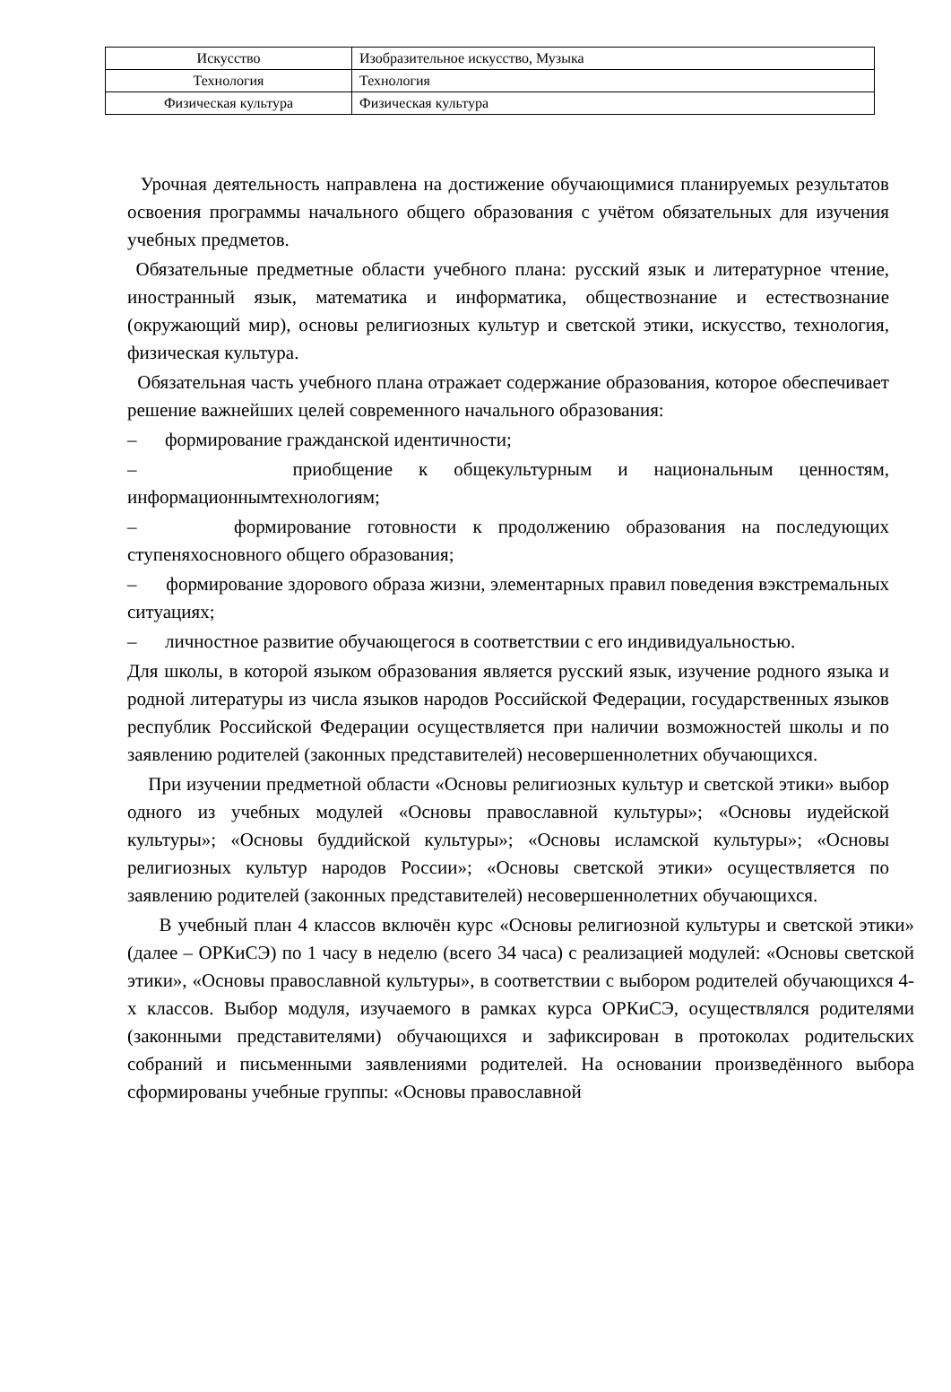| Искусство | Изобразительное искусство, Музыка |
| Технология | Технология |
| Физическая культура | Физическая культура |
Урочная деятельность направлена на достижение обучающимися планируемых результатов освоения программы начального общего образования с учётом обязательных для изучения учебных предметов.
Обязательные предметные области учебного плана: русский язык и литературное чтение, иностранный язык, математика и информатика, обществознание и естествознание (окружающий мир), основы религиозных культур и светской этики, искусство, технология, физическая культура.
Обязательная часть учебного плана отражает содержание образования, которое обеспечивает решение важнейших целей современного начального образования:
– формирование гражданской идентичности;
– приобщение к общекультурным и национальным ценностям, информационнымтехнологиям;
– формирование готовности к продолжению образования на последующих ступеняхосновного общего образования;
– формирование здорового образа жизни, элементарных правил поведения вэкстремальных ситуациях;
– личностное развитие обучающегося в соответствии с его индивидуальностью.
Для школы, в которой языком образования является русский язык, изучение родного языка и родной литературы из числа языков народов Российской Федерации, государственных языков республик Российской Федерации осуществляется при наличии возможностей школы и по заявлению родителей (законных представителей) несовершеннолетних обучающихся.
При изучении предметной области «Основы религиозных культур и светской этики» выбор одного из учебных модулей «Основы православной культуры»; «Основы иудейской культуры»; «Основы буддийской культуры»; «Основы исламской культуры»; «Основы религиозных культур народов России»; «Основы светской этики» осуществляется по заявлению родителей (законных представителей) несовершеннолетних обучающихся.
В учебный план 4 классов включён курс «Основы религиозной культуры и светской этики» (далее – ОРКиСЭ) по 1 часу в неделю (всего 34 часа) с реализацией модулей: «Основы светской этики», «Основы православной культуры», в соответствии с выбором родителей обучающихся 4-х классов. Выбор модуля, изучаемого в рамках курса ОРКиСЭ, осуществлялся родителями (законными представителями) обучающихся и зафиксирован в протоколах родительских собраний и письменными заявлениями родителей. На основании произведённого выбора сформированы учебные группы: «Основы православной